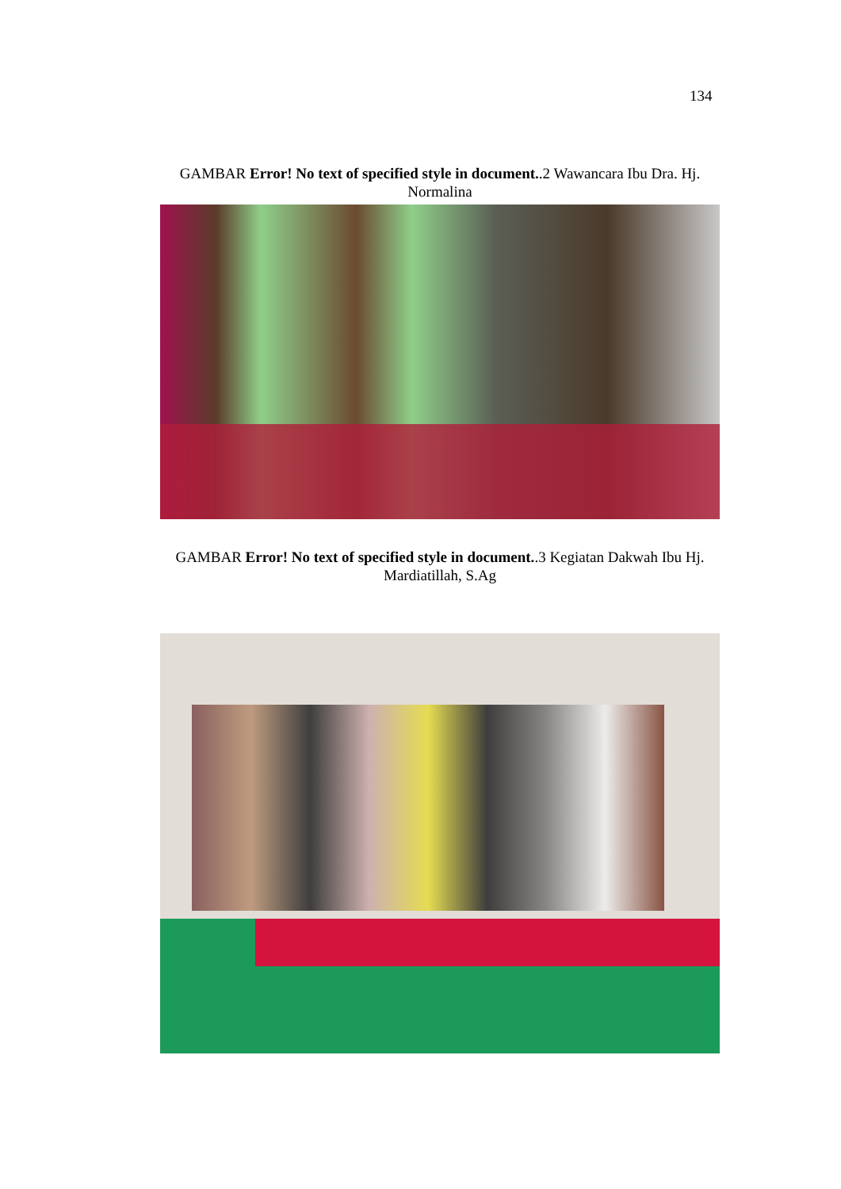134
GAMBAR Error! No text of specified style in document..2 Wawancara Ibu Dra. Hj. Normalina
GAMBAR Error! No text of specified style in document..3 Kegiatan Dakwah Ibu Hj. Mardiatillah, S.Ag